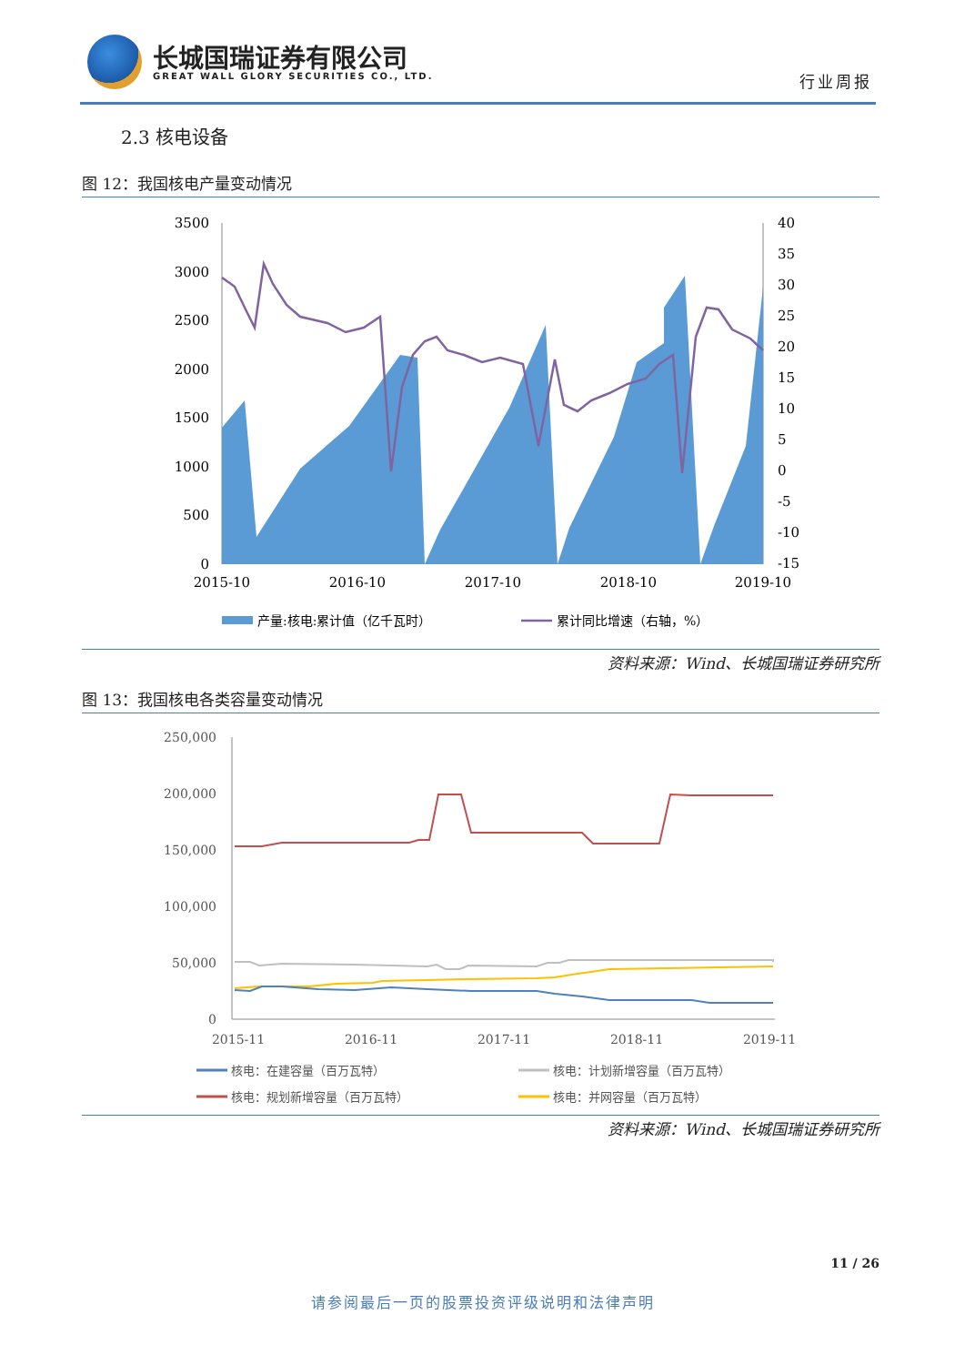长城国瑞证券有限公司
GREAT WALL GLORY SECURITIES CO., LTD.
行业周报
2.3 核电设备
图 12：我国核电产量变动情况
3500
3000
2500
2000
1500
1000
500
0
40
35
30
25
20
15
10
5
0
-5
-10
-15
2015-10
2016-10
2017-10
2018-10
2019-10
产量:核电:累计值（亿千瓦时）
累计同比增速（右轴，%）
资料来源：Wind、长城国瑞证券研究所
图 13：我国核电各类容量变动情况
250,000
200,000
150,000
100,000
50,000
0
2015-11
2016-11
2017-11
2018-11
2019-11
核电：在建容量（百万瓦特）
核电：计划新增容量（百万瓦特）
核电：规划新增容量（百万瓦特）
核电：并网容量（百万瓦特）
资料来源：Wind、长城国瑞证券研究所
11 / 26
请参阅最后一页的股票投资评级说明和法律声明